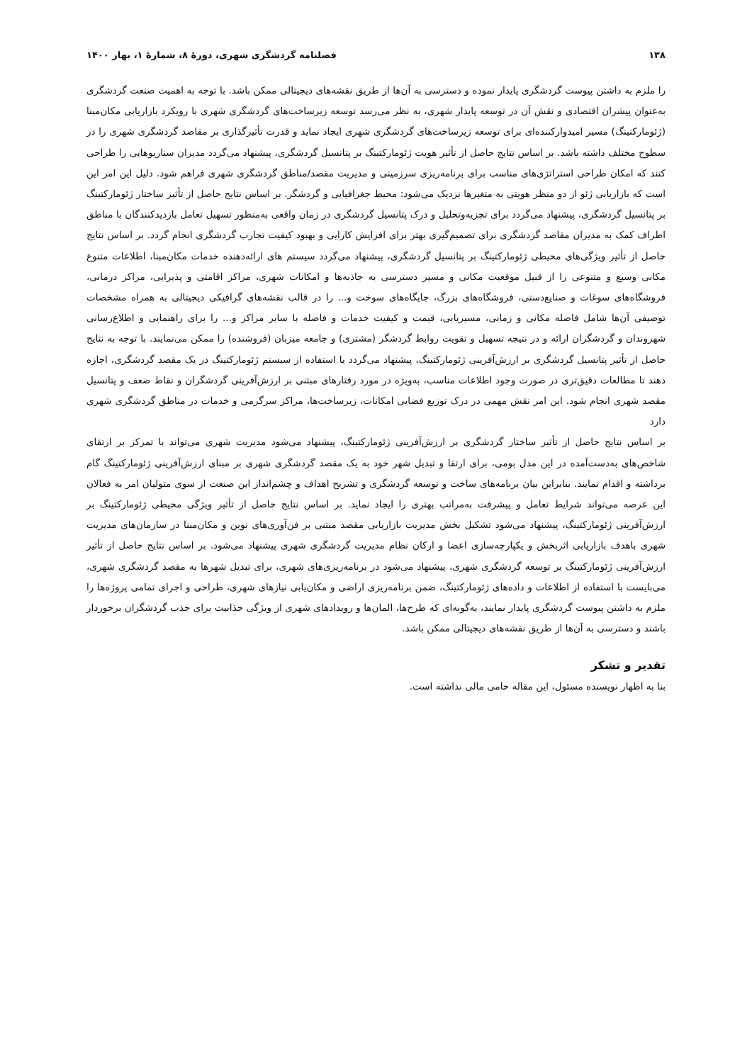۱۳۸ فصلنامه گردشگری شهری، دورۀ ۸، شمارۀ ۱، بهار ۱۴۰۰
را ملزم به داشتن پیوست گردشگری پایدار نموده و دسترسی به آن‌ها از طریق نقشه‌های دیجیتالی ممکن باشد. با توجه به اهمیت صنعت گردشگری به‌عنوان پیشران اقتصادی و نقش آن در توسعه پایدار شهری، به نظر می‌رسد توسعه زیرساخت‌های گردشگری شهری با رویکرد بازاریابی مکان‌مبنا (ژئومارکتینگ) مسیر امیدوارکننده‌ای برای توسعه زیرساخت‌های گردشگری شهری ایجاد نماید و قدرت تأثیرگذاری بر مقاصد گردشگری شهری را در سطوح مختلف داشته باشد. بر اساس نتایج حاصل از تأثیر هویت ژئومارکتینگ بر پتانسیل گردشگری، پیشنهاد می‌گردد مدیران سناریوهایی را طراحی کنند که امکان طراحی استراتژی‌های مناسب برای برنامه‌ریزی سرزمینی و مدیریت مقصد/مناطق گردشگری شهری فراهم شود. دلیل این امر این است که بازاریابی ژئو از دو منظر هویتی به متغیرها نزدیک می‌شود: محیط جغرافیایی و گردشگر. بر اساس نتایج حاصل از تأثیر ساختار ژئومارکتینگ بر پتانسیل گردشگری، پیشنهاد می‌گردد برای تجزیه‌وتحلیل و درک پتانسیل گردشگری در زمان واقعی به‌منظور تسهیل تعامل بازدیدکنندگان با مناطق اطراف کمک به مدیران مقاصد گردشگری برای تصمیم‌گیری بهتر برای افزایش کارایی و بهبود کیفیت تجارب گردشگری انجام گردد. بر اساس نتایج حاصل از تأثیر ویژگی‌های محیطی ژئومارکتینگ بر پتانسیل گردشگری، پیشنهاد می‌گردد سیستم های ارائه‌دهنده خدمات مکان‌مبنا، اطلاعات متنوع مکانی وسیع و متنوعی را از قبیل موقعیت مکانی و مسیر دسترسی به جاذبه‌ها و امکانات شهری، مراکز اقامتی و پذیرایی، مراکز درمانی، فروشگاه‌های سوغات و صنایع‌دستی، فروشگاه‌های بزرگ، جایگاه‌های سوخت و... را در قالب نقشه‌های گرافیکی دیجیتالی به همراه مشخصات توصیفی آن‌ها شامل فاصله مکانی و زمانی، مسیریابی، قیمت و کیفیت خدمات و فاصله با سایر مراکز و... را برای راهنمایی و اطلاع‌رسانی شهروندان و گردشگران ارائه و در نتیجه تسهیل و تقویت روابط گردشگر (مشتری) و جامعه میزبان (فروشنده) را ممکن می‌نمایند. با توجه به نتایج حاصل از تأثیر پتانسیل گردشگری بر ارزش‌آفرینی ژئومارکتینگ، پیشنهاد می‌گردد با استفاده از سیستم ژئومارکتینگ در یک مقصد گردشگری، اجازه دهند تا مطالعات دقیق‌تری در صورت وجود اطلاعات مناسب، به‌ویژه در مورد رفتارهای مبتنی بر ارزش‌آفرینی گردشگران و نقاط ضعف و پتانسیل مقصد شهری انجام شود. این امر نقش مهمی در درک توزیع فضایی امکانات، زیرساخت‌ها، مراکز سرگرمی و خدمات در مناطق گردشگری شهری دارد
بر اساس نتایج حاصل از تأثیر ساختار گردشگری بر ارزش‌آفرینی ژئومارکتینگ، پیشنهاد می‌شود مدیریت شهری می‌تواند با تمرکز بر ارتقای شاخص‌های به‌دست‌آمده در این مدل بومی، برای ارتقا و تبدیل شهر خود به یک مقصد گردشگری شهری بر مبنای ارزش‌آفرینی ژئومارکتینگ گام برداشته و اقدام نمایند. بنابراین بیان برنامه‌های ساخت و توسعه گردشگری و تشریح اهداف و چشم‌انداز این صنعت از سوی متولیان امر به فعالان این عرصه می‌تواند شرایط تعامل و پیشرفت به‌مراتب بهتری را ایجاد نماید. بر اساس نتایج حاصل از تأثیر ویژگی محیطی ژئومارکتینگ بر ارزش‌آفرینی ژئومارکتینگ، پیشنهاد می‌شود تشکیل بخش مدیریت بازاریابی مقصد مبتنی بر فن‌آوری‌های نوین و مکان‌مبنا در سازمان‌های مدیریت شهری باهدف بازاریابی اثربخش و یکپارچه‌سازی اعضا و ارکان نظام مدیریت گردشگری شهری پیشنهاد می‌شود. بر اساس نتایج حاصل از تأثیر ارزش‌آفرینی ژئومارکتینگ بر توسعه گردشگری شهری، پیشنهاد می‌شود در برنامه‌ریزی‌های شهری، برای تبدیل شهرها به مقصد گردشگری شهری، می‌بایست با استفاده از اطلاعات و داده‌های ژئومارکتینگ، ضمن برنامه‌ریزی اراضی و مکان‌یابی نیازهای شهری، طراحی و اجرای تمامی پروژه‌ها را ملزم به داشتن پیوست گردشگری پایدار نمایند، به‌گونه‌ای که طرح‌ها، المان‌ها و رویدادهای شهری از ویژگی جذابیت برای جذب گردشگران برخوردار باشند و دسترسی به آن‌ها از طریق نقشه‌های دیجیتالی ممکن باشد.
تقدیر و تشکر
بنا به اظهار نویسنده مسئول، این مقاله حامی مالی نداشته است.